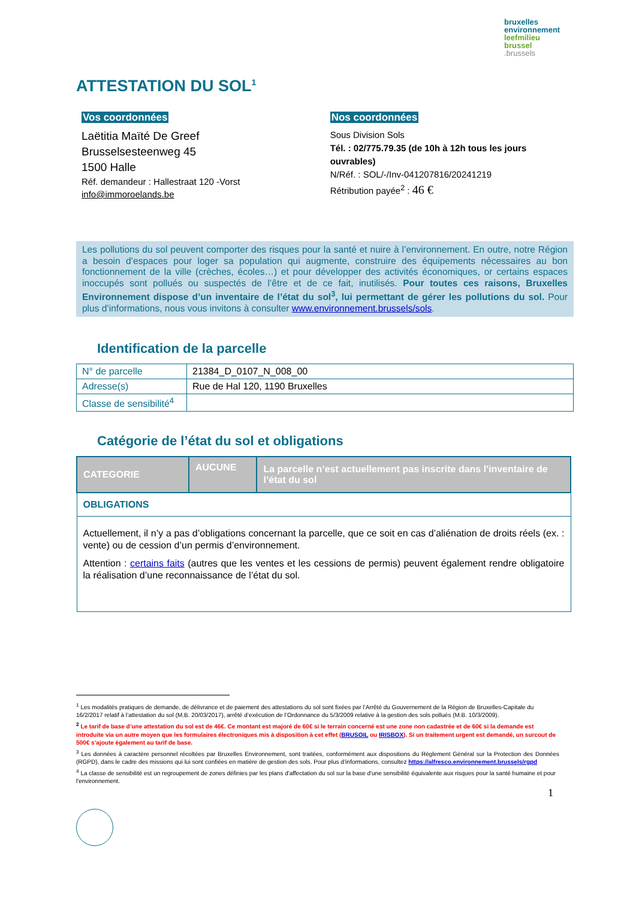bruxelles
environnement
leefmilieu
brussel
.brussels
ATTESTATION DU SOL<sup>1</sup>
Vos coordonnées
Laëtitia Maïté De Greef
Brusselsesteenweg 45
1500 Halle
Réf. demandeur : Hallestraat 120 -Vorst
info@immoroelands.be
Nos coordonnées
Sous Division Sols
Tél. : 02/775.79.35 (de 10h à 12h tous les jours ouvrables)
N/Réf. : SOL/-/Inv-041207816/20241219
Rétribution payée<sup>2</sup> : 46 €
Les pollutions du sol peuvent comporter des risques pour la santé et nuire à l’environnement. En outre, notre Région a besoin d’espaces pour loger sa population qui augmente, construire des équipements nécessaires au bon fonctionnement de la ville (crèches, écoles…) et pour développer des activités économiques, or certains espaces inoccupés sont pollués ou suspectés de l’être et de ce fait, inutilisés. Pour toutes ces raisons, Bruxelles Environnement dispose d’un inventaire de l’état du sol<sup>3</sup>, lui permettant de gérer les pollutions du sol. Pour plus d’informations, nous vous invitons à consulter www.environnement.brussels/sols.
Identification de la parcelle
| N° de parcelle | 21384_D_0107_N_008_00 |
| Adresse(s) | Rue de Hal 120, 1190 Bruxelles |
| Classe de sensibilité<sup>4</sup> | |
Catégorie de l’état du sol et obligations
| CATEGORIE | AUCUNE | La parcelle n’est actuellement pas inscrite dans l'inventaire de l’état du sol |
| OBLIGATIONS | | |
| Actuellement, il n’y a pas d’obligations concernant la parcelle, que ce soit en cas d’aliénation de droits réels (ex. : vente) ou de cession d’un permis d’environnement. Attention : certains faits (autres que les ventes et les cessions de permis) peuvent également rendre obligatoire la réalisation d’une reconnaissance de l’état du sol. | | |
<sup>1</sup> Les modalités pratiques de demande, de délivrance et de paiement des attestations du sol sont fixées par l’Arrêté du Gouvernement de la Région de Bruxelles-Capitale du 16/2/2017 relatif à l’attestation du sol (M.B. 20/03/2017), arrêté d’exécution de l’Ordonnance du 5/3/2009 relative à la gestion des sols pollués (M.B. 10/3/2009).
<sup>2</sup> Le tarif de base d’une attestation du sol est de 46€. Ce montant est majoré de 60€ si le terrain concerné est une zone non cadastrée et de 60€ si la demande est introduite via un autre moyen que les formulaires électroniques mis à disposition à cet effet (BRUSOIL ou IRISBOX). Si un traitement urgent est demandé, un surcout de 500€ s’ajoute également au tarif de base.
<sup>3</sup> Les données à caractère personnel récoltées par Bruxelles Environnement, sont traitées, conformément aux dispositions du Règlement Général sur la Protection des Données (RGPD), dans le cadre des missions qui lui sont confiées en matière de gestion des sols. Pour plus d’informations, consultez https://alfresco.environnement.brussels/rgpd
<sup>4</sup> La classe de sensibilité est un regroupement de zones définies par les plans d'affectation du sol sur la base d'une sensibilité équivalente aux risques pour la santé humaine et pour l'environnement.
1